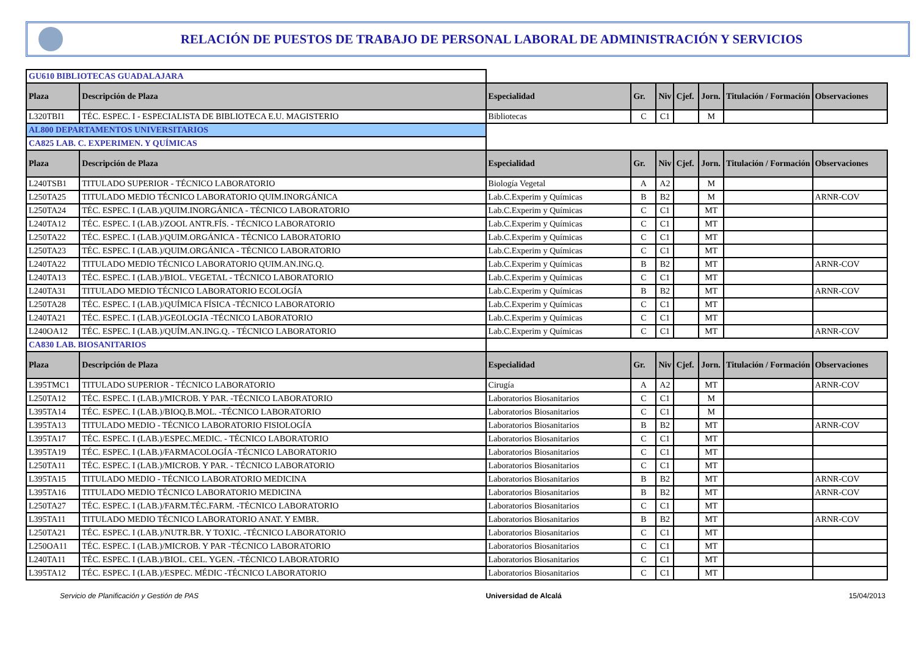RELACIÓN DE PUESTOS DE TRABAJO DE PERSONAL LABORAL DE ADMINISTRACIÓN Y SERVICIOS
| GU610 BIBLIOTECAS GUADALAJARA | | | | | | | | |
| Plaza | Descripción de Plaza | Especialidad | Gr. | Niv | Cjef. | Jorn. | Titulación / Formación | Observaciones |
| L320TBI1 | TÉC. ESPEC. I - ESPECIALISTA DE BIBLIOTECA E.U. MAGISTERIO | Bibliotecas | C | C1 | | M | | |
| AL800 DEPARTAMENTOS UNIVERSITARIOS | | | | | | | | |
| CA825 LAB. C. EXPERIMEN. Y QUÍMICAS | | | | | | | | |
| Plaza | Descripción de Plaza | Especialidad | Gr. | Niv | Cjef. | Jorn. | Titulación / Formación | Observaciones |
| L240TSB1 | TITULADO SUPERIOR - TÉCNICO LABORATORIO | Biología Vegetal | A | A2 | | M | | |
| L250TA25 | TITULADO MEDIO TÉCNICO LABORATORIO QUIM.INORGÁNICA | Lab.C.Experim y Químicas | B | B2 | | M | | ARNR-COV |
| L250TA24 | TÉC. ESPEC. I (LAB.)/QUIM.INORGÁNICA - TÉCNICO LABORATORIO | Lab.C.Experim y Químicas | C | C1 | | MT | | |
| L240TA12 | TÉC. ESPEC. I (LAB.)/ZOOL ANTR.FÍS. - TÉCNICO LABORATORIO | Lab.C.Experim y Químicas | C | C1 | | MT | | |
| L250TA22 | TÉC. ESPEC. I (LAB.)/QUIM.ORGÁNICA - TÉCNICO LABORATORIO | Lab.C.Experim y Químicas | C | C1 | | MT | | |
| L250TA23 | TÉC. ESPEC. I (LAB.)/QUIM.ORGÁNICA - TÉCNICO LABORATORIO | Lab.C.Experim y Químicas | C | C1 | | MT | | |
| L240TA22 | TITULADO MEDIO TÉCNICO LABORATORIO QUIM.AN.ING.Q. | Lab.C.Experim y Químicas | B | B2 | | MT | | ARNR-COV |
| L240TA13 | TÉC. ESPEC. I (LAB.)/BIOL. VEGETAL - TÉCNICO LABORATORIO | Lab.C.Experim y Químicas | C | C1 | | MT | | |
| L240TA31 | TITULADO MEDIO TÉCNICO LABORATORIO ECOLOGÍA | Lab.C.Experim y Químicas | B | B2 | | MT | | ARNR-COV |
| L250TA28 | TÉC. ESPEC. I (LAB.)/QUÍMICA FÍSICA -TÉCNICO LABORATORIO | Lab.C.Experim y Químicas | C | C1 | | MT | | |
| L240TA21 | TÉC. ESPEC. I (LAB.)/GEOLOGIA -TÉCNICO LABORATORIO | Lab.C.Experim y Químicas | C | C1 | | MT | | |
| L240OA12 | TÉC. ESPEC. I (LAB.)/QUÍM.AN.ING.Q. - TÉCNICO LABORATORIO | Lab.C.Experim y Químicas | C | C1 | | MT | | ARNR-COV |
| CA830 LAB. BIOSANITARIOS | | | | | | | | |
| Plaza | Descripción de Plaza | Especialidad | Gr. | Niv | Cjef. | Jorn. | Titulación / Formación | Observaciones |
| L395TMC1 | TITULADO SUPERIOR - TÉCNICO LABORATORIO | Cirugía | A | A2 | | MT | | ARNR-COV |
| L250TA12 | TÉC. ESPEC. I (LAB.)/MICROB. Y PAR. -TÉCNICO LABORATORIO | Laboratorios Biosanitarios | C | C1 | | M | | |
| L395TA14 | TÉC. ESPEC. I (LAB.)/BIOQ.B.MOL. -TÉCNICO LABORATORIO | Laboratorios Biosanitarios | C | C1 | | M | | |
| L395TA13 | TITULADO MEDIO - TÉCNICO LABORATORIO FISIOLOGÍA | Laboratorios Biosanitarios | B | B2 | | MT | | ARNR-COV |
| L395TA17 | TÉC. ESPEC. I (LAB.)/ESPEC.MEDIC. - TÉCNICO LABORATORIO | Laboratorios Biosanitarios | C | C1 | | MT | | |
| L395TA19 | TÉC. ESPEC. I (LAB.)/FARMACOLOGÍA -TÉCNICO LABORATORIO | Laboratorios Biosanitarios | C | C1 | | MT | | |
| L250TA11 | TÉC. ESPEC. I (LAB.)/MICROB. Y PAR. - TÉCNICO LABORATORIO | Laboratorios Biosanitarios | C | C1 | | MT | | |
| L395TA15 | TITULADO MEDIO - TÉCNICO LABORATORIO MEDICINA | Laboratorios Biosanitarios | B | B2 | | MT | | ARNR-COV |
| L395TA16 | TITULADO MEDIO TÉCNICO LABORATORIO MEDICINA | Laboratorios Biosanitarios | B | B2 | | MT | | ARNR-COV |
| L250TA27 | TÉC. ESPEC. I (LAB.)/FARM.TÉC.FARM. -TÉCNICO LABORATORIO | Laboratorios Biosanitarios | C | C1 | | MT | | |
| L395TA11 | TITULADO MEDIO TÉCNICO LABORATORIO ANAT. Y EMBR. | Laboratorios Biosanitarios | B | B2 | | MT | | ARNR-COV |
| L250TA21 | TÉC. ESPEC. I (LAB.)/NUTR.BR. Y TOXIC. -TÉCNICO LABORATORIO | Laboratorios Biosanitarios | C | C1 | | MT | | |
| L250OA11 | TÉC. ESPEC. I (LAB.)/MICROB. Y PAR -TÉCNICO LABORATORIO | Laboratorios Biosanitarios | C | C1 | | MT | | |
| L240TA11 | TÉC. ESPEC. I (LAB.)/BIOL. CEL. YGEN. -TÉCNICO LABORATORIO | Laboratorios Biosanitarios | C | C1 | | MT | | |
| L395TA12 | TÉC. ESPEC. I (LAB.)/ESPEC. MÉDIC -TÉCNICO LABORATORIO | Laboratorios Biosanitarios | C | C1 | | MT | | |
Servicio de Planificación y Gestión de PAS Universidad de Alcalá 15/04/2013